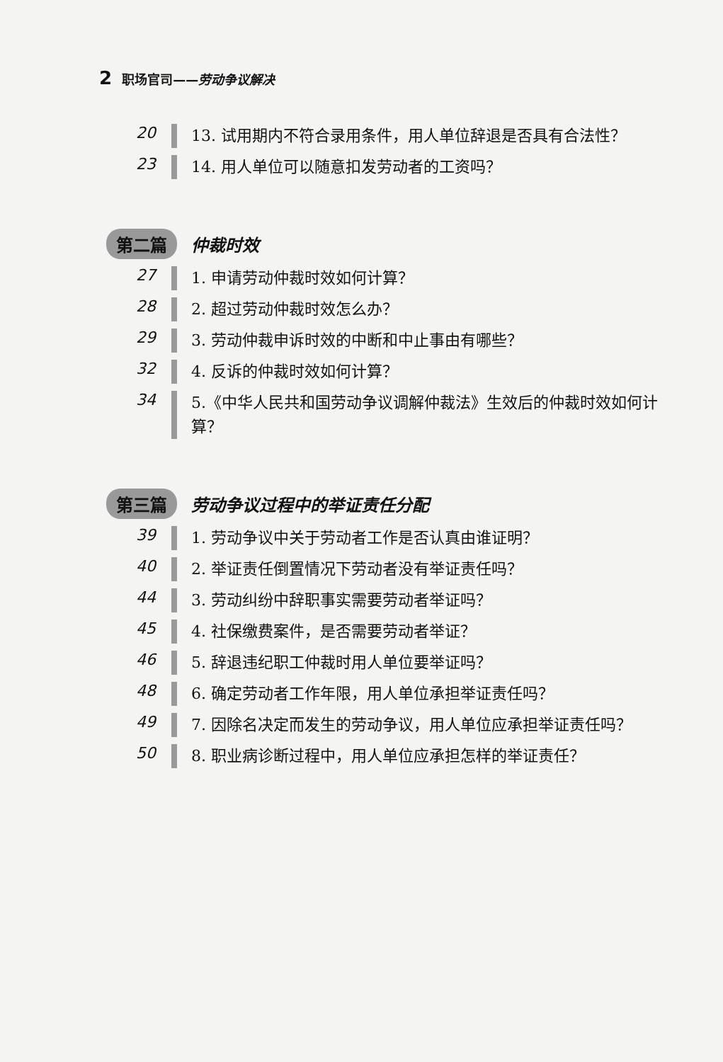2 职场官司——劳动争议解决
20
13. 试用期内不符合录用条件，用人单位辞退是否具有合法性？
23
14. 用人单位可以随意扣发劳动者的工资吗？
第二篇 仲裁时效
27
1. 申请劳动仲裁时效如何计算？
28
2. 超过劳动仲裁时效怎么办？
29
3. 劳动仲裁申诉时效的中断和中止事由有哪些？
32
4. 反诉的仲裁时效如何计算？
34
5.《中华人民共和国劳动争议调解仲裁法》生效后的仲裁时效如何计算？
第三篇 劳动争议过程中的举证责任分配
39
1. 劳动争议中关于劳动者工作是否认真由谁证明？
40
2. 举证责任倒置情况下劳动者没有举证责任吗？
44
3. 劳动纠纷中辞职事实需要劳动者举证吗？
45
4. 社保缴费案件，是否需要劳动者举证？
46
5. 辞退违纪职工仲裁时用人单位要举证吗？
48
6. 确定劳动者工作年限，用人单位承担举证责任吗？
49
7. 因除名决定而发生的劳动争议，用人单位应承担举证责任吗？
50
8. 职业病诊断过程中，用人单位应承担怎样的举证责任？